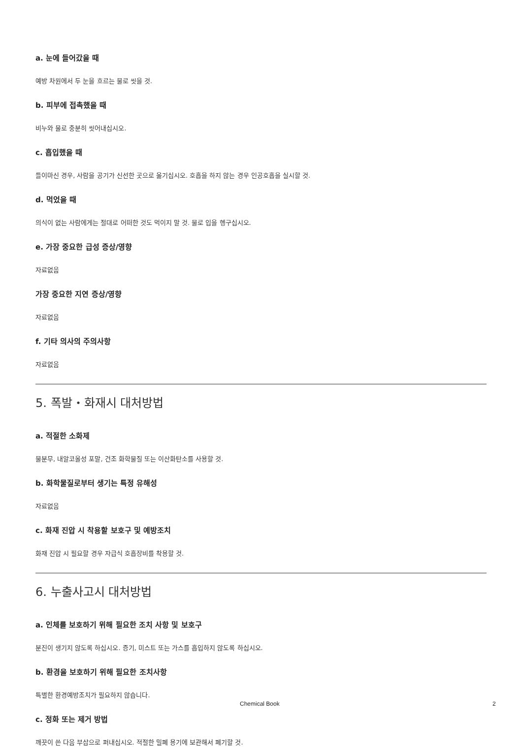a. 눈에 들어갔을 때
예방 차원에서 두 눈을 흐르는 물로 씻을 것.
b. 피부에 접촉했을 때
비누와 물로 충분히 씻어내십시오.
c. 흡입했을 때
들이마신 경우, 사람을 공기가 신선한 곳으로 옮기십시오. 호흡을 하지 않는 경우 인공호흡을 실시할 것.
d. 먹었을 때
의식이 없는 사람에게는 절대로 어떠한 것도 먹이지 말 것. 물로 입을 헹구십시오.
e. 가장 중요한 급성 증상/영향
자료없음
가장 중요한 지연 증상/영향
자료없음
f. 기타 의사의 주의사항
자료없음
5. 폭발・화재시 대처방법
a. 적절한 소화제
물분무, 내알코올성 포말, 건조 화학물질 또는 이산화탄소를 사용할 것.
b. 화학물질로부터 생기는 특정 유해성
자료없음
c. 화재 진압 시 착용할 보호구 및 예방조치
화재 진압 시 필요할 경우 자급식 호흡장비를 착용할 것.
6. 누출사고시 대처방법
a. 인체를 보호하기 위해 필요한 조치 사항 및 보호구
분진이 생기지 않도록 하십시오. 증기, 미스트 또는 가스를 흡입하지 않도록 하십시오.
b. 환경을 보호하기 위해 필요한 조치사항
특별한 환경예방조치가 필요하지 않습니다.
c. 정화 또는 제거 방법
깨끗이 쓴 다음 부삽으로 퍼내십시오. 적절한 밀폐 용기에 보관해서 폐기할 것.
Chemical Book 2